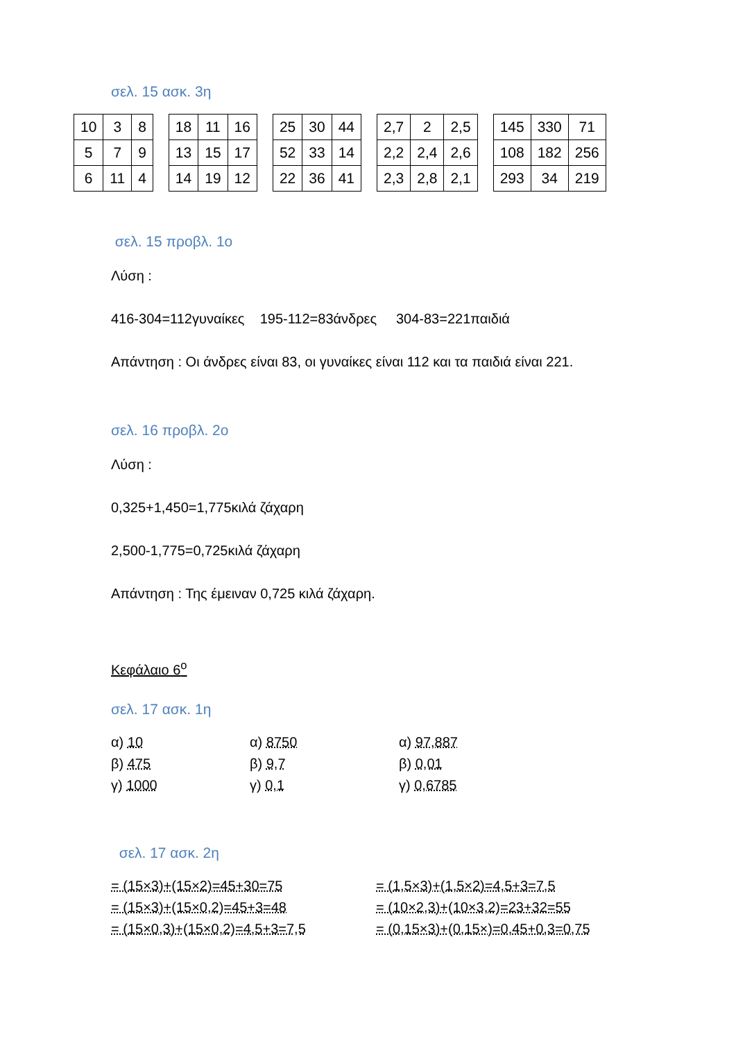σελ. 15 ασκ. 3η
| 10 | 3 | 8 |
| 5 | 7 | 9 |
| 6 | 11 | 4 |
| 18 | 11 | 16 |
| 13 | 15 | 17 |
| 14 | 19 | 12 |
| 25 | 30 | 44 |
| 52 | 33 | 14 |
| 22 | 36 | 41 |
| 2,7 | 2 | 2,5 |
| 2,2 | 2,4 | 2,6 |
| 2,3 | 2,8 | 2,1 |
| 145 | 330 | 71 |
| 108 | 182 | 256 |
| 293 | 34 | 219 |
σελ. 15 προβλ. 1ο
Λύση :
416-304=112γυναίκες 195-112=83άνδρες 304-83=221παιδιά
Απάντηση : Οι άνδρες είναι 83, οι γυναίκες είναι 112 και τα παιδιά είναι 221.
σελ. 16 προβλ. 2ο
Λύση :
0,325+1,450=1,775κιλά ζάχαρη
2,500-1,775=0,725κιλά ζάχαρη
Απάντηση : Της έμειναν 0,725 κιλά ζάχαρη.
Κεφάλαιο 6<sup>ο</sup>
σελ. 17 ασκ. 1η
α) 10
β) 475
γ) 1000
α) 8750
β) 9,7
γ) 0,1
α) 97,887
β) 0,01
γ) 0,6785
σελ. 17 ασκ. 2η
= (15×3)+(15×2)=45+30=75
= (15×3)+(15×0,2)=45+3=48
= (15×0,3)+(15×0,2)=4,5+3=7,5
= (1,5×3)+(1,5×2)=4,5+3=7,5
= (10×2,3)+(10×3,2)=23+32=55
= (0,15×3)+(0,15×)=0,45+0,3=0,75